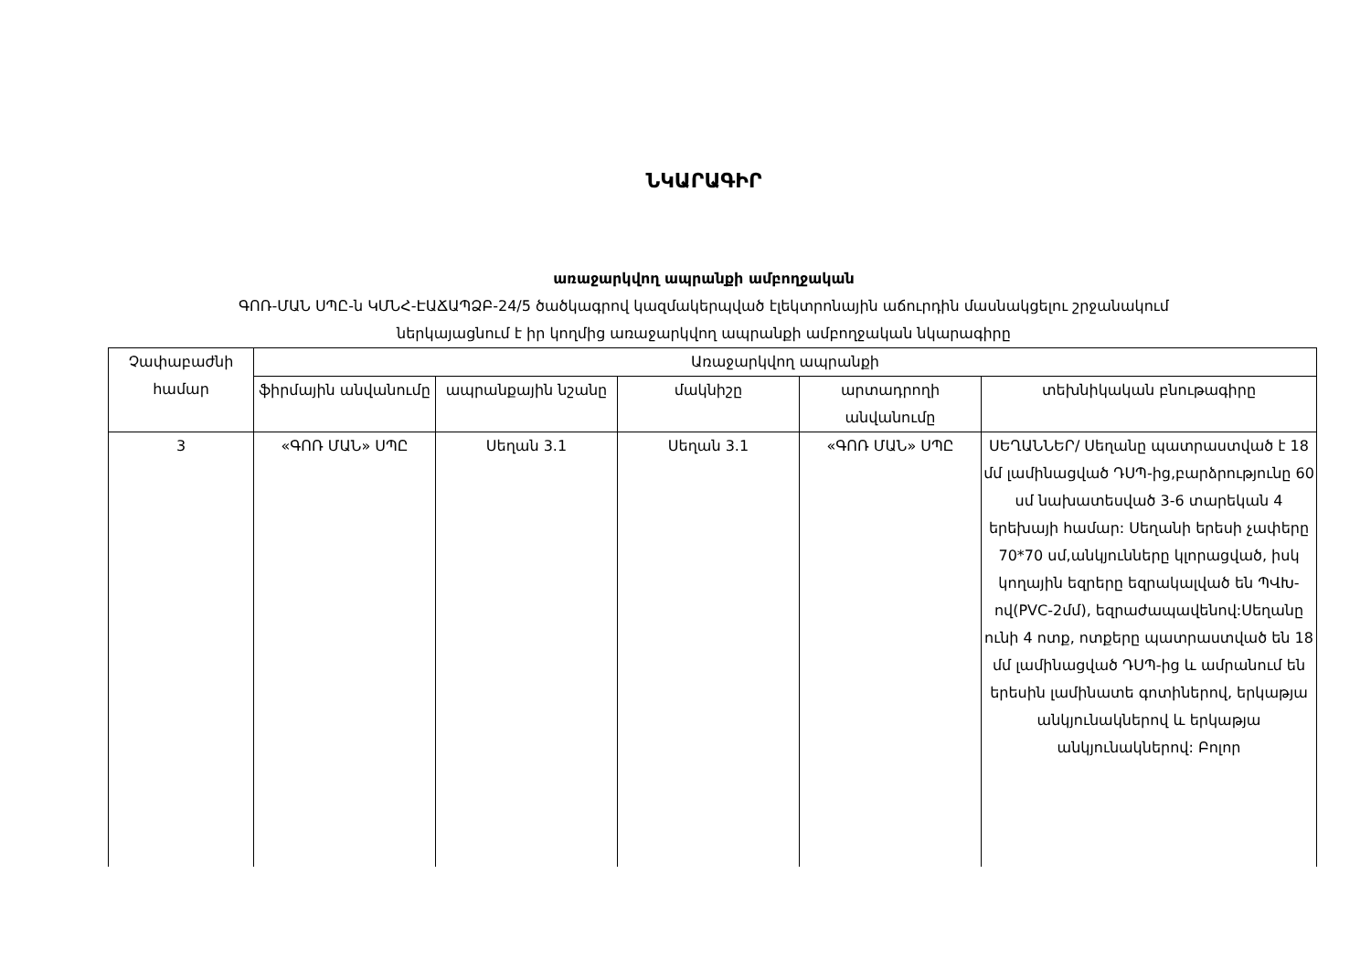ՆԿԱՐԱԳԻՐ
առաջարկվող ապրանքի ամբողջական
ԳՈՌ-ՄԱՆ ՍՊԸ-ն ԿՄՆՀ-ԷԱՃԱՊՁԲ-24/5 ծածկագրով կազմակերպված էլեկտրոնային աճուրդին մասնակցելու շրջանակում
ներկայացնում է իր կողմից առաջարկվող ապրանքի ամբողջական նկարագիրը
| Չափաբաժնի համար | Առաջարկվող ապրանքի | | | | |
| --- | --- | --- | --- | --- | --- |
| | ֆիրմային անվանումը | ապրանքային նշանը | մակնիշը | արտադրողի անվանումը | տեխնիկական բնութագիրը |
| 3 | «ԳՈՌ ՄԱՆ» ՍՊԸ | Սեղան 3.1 | Սեղան 3.1 | «ԳՈՌ ՄԱՆ» ՍՊԸ | ՍԵՂԱՆՆԵՐ/ Սեղանը պատրաստված է 18 մմ լամինացված ԴՍՊ-ից,բարձրությունը 60 սմ նախատեսված 3-6 տարեկան 4 երեխայի համար: Սեղանի երեսի չափերը 70*70 սմ,անկյունները կլորացված, իսկ կողային եզրերը եզրակալված են ՊՎԽ-ով(PVC-2մմ), եզրաժապավենով:Սեղանը ունի 4 ոտք, ոտքերը պատրաստված են 18 մմ լամինացված ԴՍՊ-ից և ամրանում են երեսին լամինատե գոտիներով, երկաթյա անկյունակներով և երկաթյա անկյունակներով: Բոլոր |